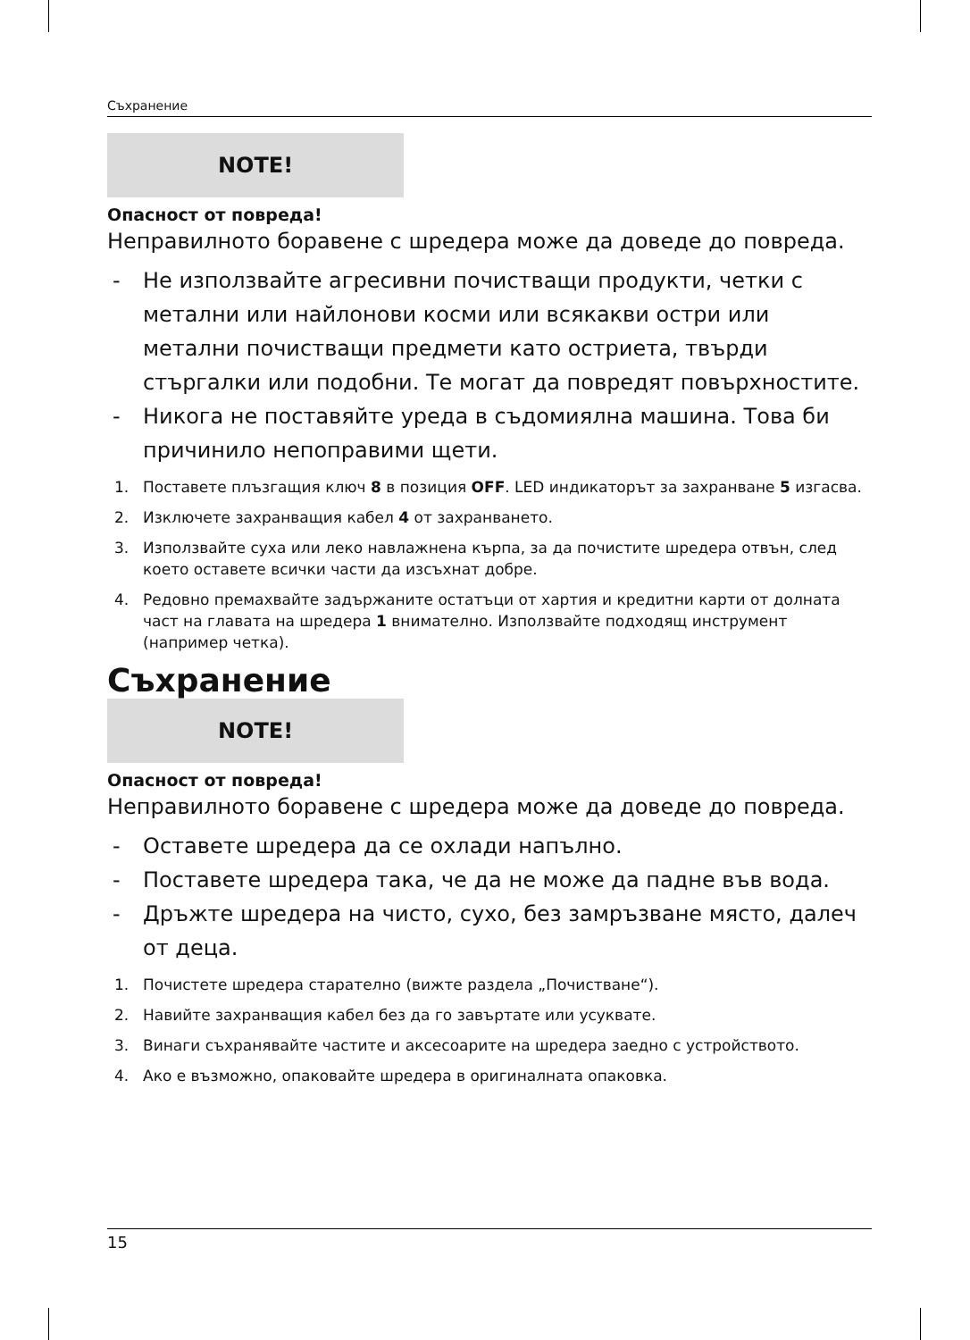Съхранение
NOTE!
Опасност от повреда!
Неправилното боравене с шредера може да доведе до повреда.
- Не използвайте агресивни почистващи продукти, четки с метални или найлонови косми или всякакви остри или метални почистващи предмети като остриета, твърди стъргалки или подобни. Те могат да повредят повърхностите.
- Никога не поставяйте уреда в съдомиялна машина. Това би причинило непоправими щети.
1. Поставете плъзгащия ключ 8 в позиция OFF. LED индикаторът за захранване 5 изгасва.
2. Изключете захранващия кабел 4 от захранването.
3. Използвайте суха или леко навлажнена кърпа, за да почистите шредера отвън, след което оставете всички части да изсъхнат добре.
4. Редовно премахвайте задържаните остатъци от хартия и кредитни карти от долната част на главата на шредера 1 внимателно. Използвайте подходящ инструмент (например четка).
Съхранение
NOTE!
Опасност от повреда!
Неправилното боравене с шредера може да доведе до повреда.
- Оставете шредера да се охлади напълно.
- Поставете шредера така, че да не може да падне във вода.
- Дръжте шредера на чисто, сухо, без замръзване място, далеч от деца.
1. Почистете шредера старателно (вижте раздела „Почистване“).
2. Навийте захранващия кабел без да го завъртате или усуквате.
3. Винаги съхранявайте частите и аксесоарите на шредера заедно с устройството.
4. Ако е възможно, опаковайте шредера в оригиналната опаковка.
15